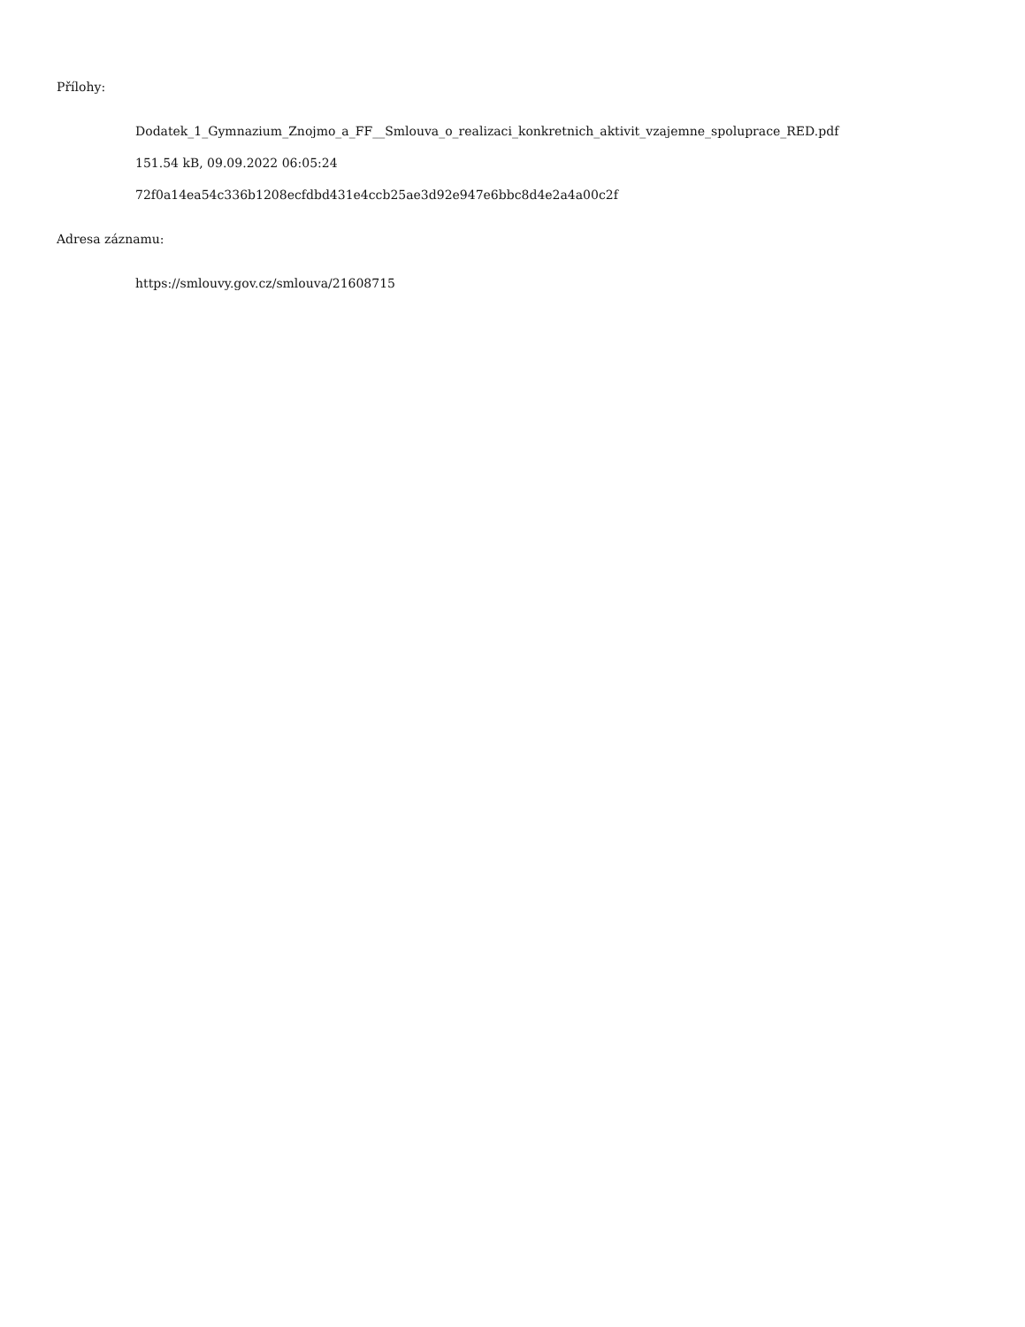Přílohy:
Dodatek_1_Gymnazium_Znojmo_a_FF__Smlouva_o_realizaci_konkretnich_aktivit_vzajemne_spoluprace_RED.pdf
151.54 kB, 09.09.2022 06:05:24
72f0a14ea54c336b1208ecfdbd431e4ccb25ae3d92e947e6bbc8d4e2a4a00c2f
Adresa záznamu:
https://smlouvy.gov.cz/smlouva/21608715